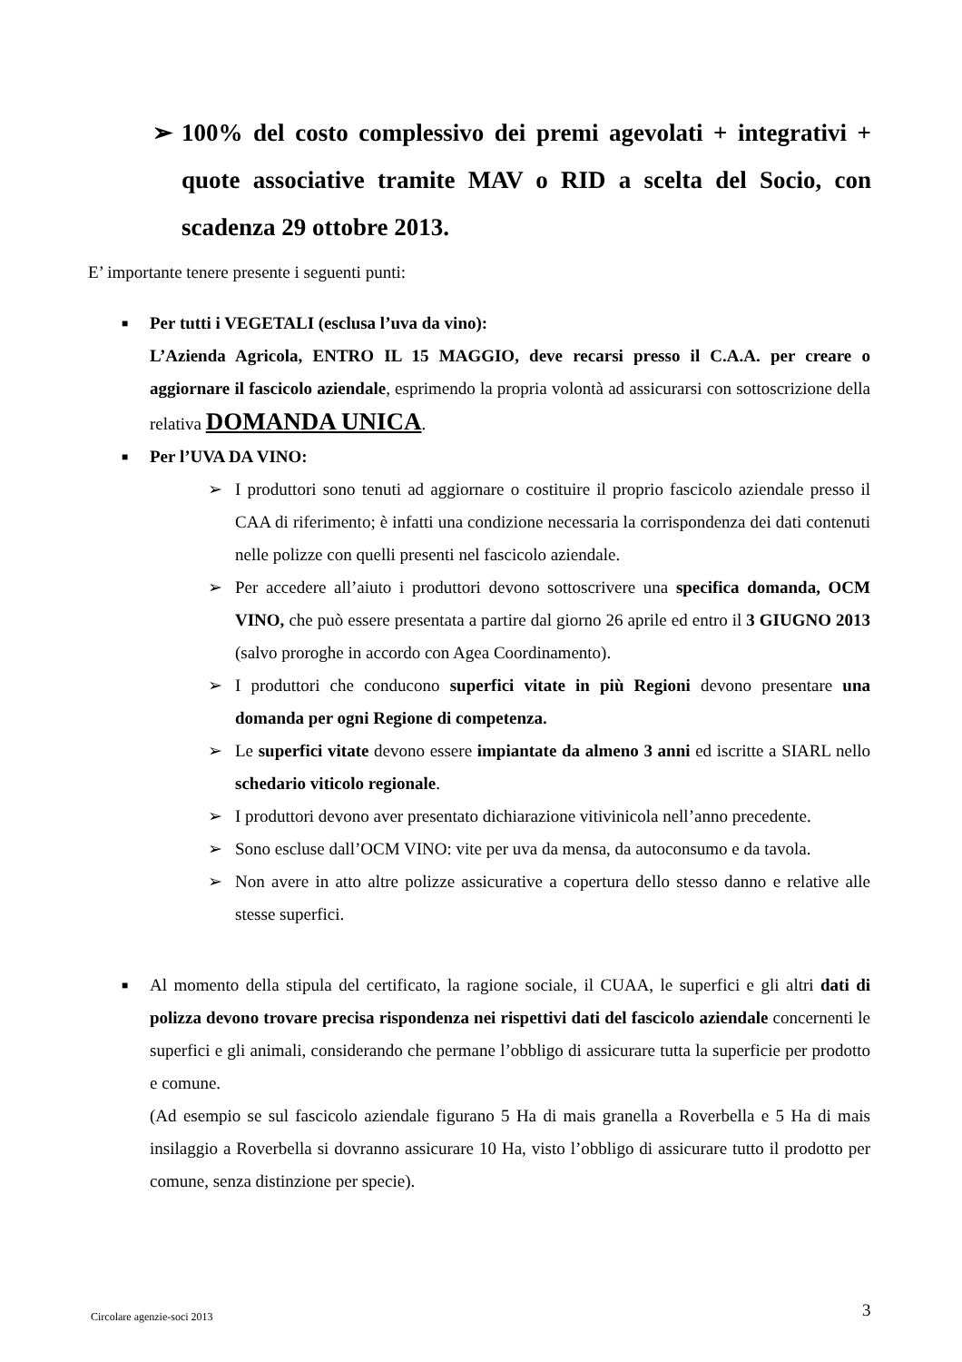➢ 100% del costo complessivo dei premi agevolati + integrativi + quote associative tramite MAV o RID a scelta del Socio, con scadenza 29 ottobre 2013.
E’ importante tenere presente i seguenti punti:
■ Per tutti i VEGETALI (esclusa l’uva da vino):
L’Azienda Agricola, ENTRO IL 15 MAGGIO, deve recarsi presso il C.A.A. per creare o aggiornare il fascicolo aziendale, esprimendo la propria volontà ad assicurarsi con sottoscrizione della relativa DOMANDA UNICA.
■ Per l’UVA DA VINO:
➢ I produttori sono tenuti ad aggiornare o costituire il proprio fascicolo aziendale presso il CAA di riferimento; è infatti una condizione necessaria la corrispondenza dei dati contenuti nelle polizze con quelli presenti nel fascicolo aziendale.
➢ Per accedere all’aiuto i produttori devono sottoscrivere una specifica domanda, OCM VINO, che può essere presentata a partire dal giorno 26 aprile ed entro il 3 GIUGNO 2013 (salvo proroghe in accordo con Agea Coordinamento).
➢ I produttori che conducono superfici vitate in più Regioni devono presentare una domanda per ogni Regione di competenza.
➢ Le superfici vitate devono essere impiantate da almeno 3 anni ed iscritte a SIARL nello schedario viticolo regionale.
➢ I produttori devono aver presentato dichiarazione vitivinicola nell’anno precedente.
➢ Sono escluse dall’OCM VINO: vite per uva da mensa, da autoconsumo e da tavola.
➢ Non avere in atto altre polizze assicurative a copertura dello stesso danno e relative alle stesse superfici.
■ Al momento della stipula del certificato, la ragione sociale, il CUAA, le superfici e gli altri dati di polizza devono trovare precisa rispondenza nei rispettivi dati del fascicolo aziendale concernenti le superfici e gli animali, considerando che permane l’obbligo di assicurare tutta la superficie per prodotto e comune.
(Ad esempio se sul fascicolo aziendale figurano 5 Ha di mais granella a Roverbella e 5 Ha di mais insilaggio a Roverbella si dovranno assicurare 10 Ha, visto l’obbligo di assicurare tutto il prodotto per comune, senza distinzione per specie).
Circolare agenzie-soci 2013 3